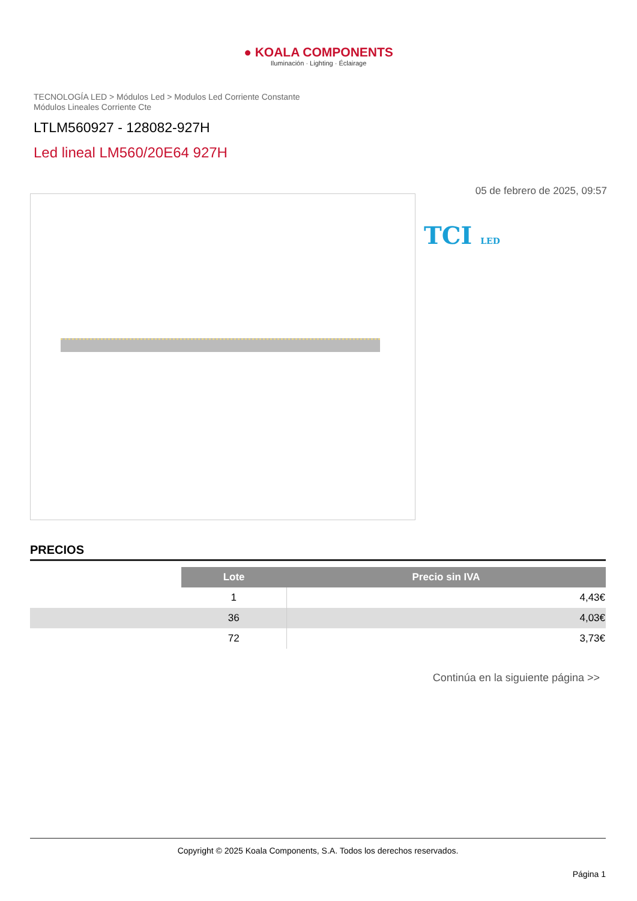● KOALA COMPONENTS
Iluminación · Lighting · Éclairage
TECNOLOGÍA LED > Módulos Led > Modulos Led Corriente Constante
Módulos Lineales Corriente Cte
LTLM560927 - 128082-927H
Led lineal LM560/20E64 927H
05 de febrero de 2025, 09:57
TCI LED
PRECIOS
| | Lote | Precio sin IVA |
| | 1 | 4,43€ |
| | 36 | 4,03€ |
| | 72 | 3,73€ |
Continúa en la siguiente página >>
Copyright © 2025 Koala Components, S.A. Todos los derechos reservados.
Página 1